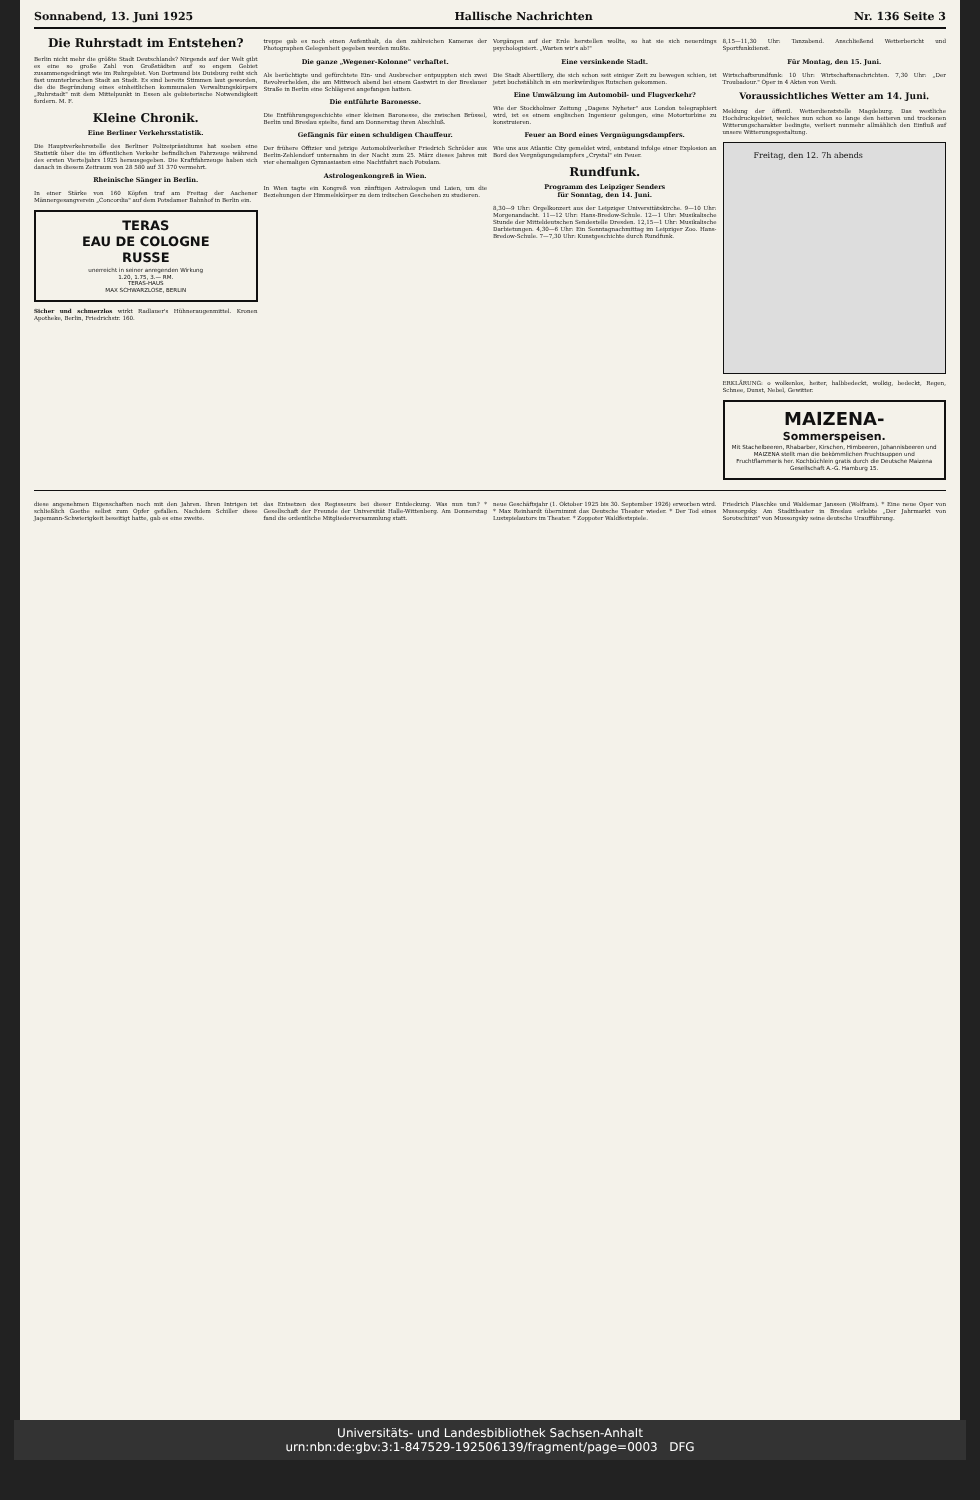Sonnabend, 13. Juni 1925 Hallische Nachrichten Nr. 136 Seite 3
Die Ruhrstadt im Entstehen?
Berlin nicht mehr die größte Stadt Deutschlands? Nirgends auf der Welt gibt es eine so große Zahl von Großstädten auf so engem Gebiet zusammengedrängt wie im Ruhrgebiet. Von Dortmund bis Duisburg reiht sich fast ununterbrochen Stadt an Stadt. Es sind bereits Stimmen laut geworden, die die Begründung eines einheitlichen kommunalen Verwaltungskörpers „Ruhrstadt" mit dem Mittelpunkt in Essen als gebieterische Notwendigkeit fordern. M. F.
Kleine Chronik.
Eine Berliner Verkehrsstatistik.
Die Hauptverkehrsstelle des Berliner Polizeipräsidiums hat soeben eine Statistik über die im öffentlichen Verkehr befindlichen Fahrzeuge während des ersten Vierteljahrs 1925 herausgegeben. Die Kraftfahrzeuge haben sich danach in diesem Zeitraum von 28 580 auf 31 370 vermehrt.
Rheinische Sänger in Berlin.
In einer Stärke von 160 Köpfen traf am Freitag der Aachener Männergesangverein „Concordia" auf dem Potsdamer Bahnhof in Berlin ein.
TERAS
EAU DE COLOGNE
RUSSE
unerreicht in seiner anregenden Wirkung
1.20, 1.75, 3.— RM.
TERAS-HAUS
MAX SCHWARZLOSE, BERLIN
Sicher und schmerzlos wirkt Radlauer's Hühneraugenmittel. Kronen Apotheke, Berlin, Friedrichstr. 160.
treppe gab es noch einen Aufenthalt, da den zahlreichen Kameras der Photographen Gelegenheit gegeben werden mußte.
Die ganze „Wegener-Kolonne" verhaftet.
Als berüchtigte und gefürchtete Ein- und Ausbrecher entpuppten sich zwei Revolverhelden, die am Mittwoch abend bei einem Gastwirt in der Breslauer Straße in Berlin eine Schlägerei angefangen hatten.
Die entführte Baronesse.
Die Entführungsgeschichte einer kleinen Baronesse, die zwischen Brüssel, Berlin und Breslau spielte, fand am Donnerstag ihren Abschluß.
Gefängnis für einen schuldigen Chauffeur.
Der frühere Offizier und jetzige Automobilverleiher Friedrich Schröder aus Berlin-Zehlendorf unternahm in der Nacht zum 25. März dieses Jahres mit vier ehemaligen Gymnasiasten eine Nachtfahrt nach Potsdam.
Astrologenkongreß in Wien.
In Wien tagte ein Kongreß von zünftigen Astrologen und Laien, um die Beziehungen der Himmelskörper zu dem irdischen Geschehen zu studieren.
Vorgängen auf der Erde herstellen wollte, so hat sie sich neuerdings psychologisiert. „Warten wir's ab!"
Eine versinkende Stadt.
Die Stadt Abertillery, die sich schon seit einiger Zeit zu bewegen schien, ist jetzt buchstäblich in ein merkwürdiges Rutschen gekommen.
Eine Umwälzung im Automobil- und Flugverkehr?
Wie der Stockholmer Zeitung „Dagens Nyheter" aus London telegraphiert wird, ist es einem englischen Ingenieur gelungen, eine Motorturbine zu konstruieren.
Feuer an Bord eines Vergnügungsdampfers.
Wie uns aus Atlantic City gemeldet wird, entstand infolge einer Explosion an Bord des Vergnügungsdampfers „Crystal" ein Feuer.
Rundfunk.
Programm des Leipziger Senders
für Sonntag, den 14. Juni.
8,30—9 Uhr: Orgelkonzert aus der Leipziger Universitätskirche. 9—10 Uhr: Morgenandacht. 11—12 Uhr: Hans-Bredow-Schule. 12—1 Uhr: Musikalische Stunde der Mitteldeutschen Sendestelle Dresden. 12,15—1 Uhr: Musikalische Darbietungen. 4,30—6 Uhr: Ein Sonntagnachmittag im Leipziger Zoo. Hans-Bredow-Schule. 7—7,30 Uhr: Kunstgeschichte durch Rundfunk.
8,15—11,30 Uhr: Tanzabend. Anschließend Wetterbericht und Sportfunkdienst.
Für Montag, den 15. Juni.
Wirtschaftsrundfunk: 10 Uhr: Wirtschaftsnachrichten. 7,30 Uhr: „Der Troubadour." Oper in 4 Akten von Verdi.
Voraussichtliches Wetter am 14. Juni.
Meldung der öffentl. Wetterdienststelle Magdeburg. Das westliche Hochdruckgebiet, welches nun schon so lange den heiteren und trockenen Witterungscharakter bedingte, verliert nunmehr allmählich den Einfluß auf unsere Witterungsgestaltung.
Freitag, den 12. 7h abends
ERKLÄRUNG: o wolkenlos, heiter, halbbedeckt, wolkig, bedeckt, Regen, Schnee, Dunst, Nebel, Gewitter.
MAIZENA-
Sommerspeisen.
Mit Stachelbeeren, Rhabarber, Kirschen, Himbeeren, Johannisbeeren und MAIZENA stellt man die bekömmlichen Fruchtsuppen und Fruchtflammeris her. Kochbüchlein gratis durch die Deutsche Maizena Gesellschaft A.-G. Hamburg 15.
diese angenehmen Eigenschaften noch mit den Jahren. Ihren Intrigen ist schließlich Goethe selbst zum Opfer gefallen. Nachdem Schiller diese Jagemann-Schwierigkeit beseitigt hatte, gab es eine zweite.
das Entsetzen des Regisseurs bei dieser Entdeckung. Was nun tun? * Gesellschaft der Freunde der Universität Halle-Wittenberg. Am Donnerstag fand die ordentliche Mitgliederversammlung statt.
neue Geschäftsjahr (1. Oktober 1925 bis 30. September 1926) erworben wird. * Max Reinhardt übernimmt das Deutsche Theater wieder. * Der Tod eines Lustspielautors im Theater. * Zoppoter Waldfestspiele.
Friedrich Plaschke und Waldemar Janssen (Wolfram). * Eine neue Oper von Mussorgsky. Am Stadttheater in Breslau erlebte „Der Jahrmarkt von Sorotschinzi" von Mussorgsky seine deutsche Uraufführung.
Universitäts- und Landesbibliothek Sachsen-Anhalt
urn:nbn:de:gbv:3:1-847529-192506139/fragment/page=0003 DFG